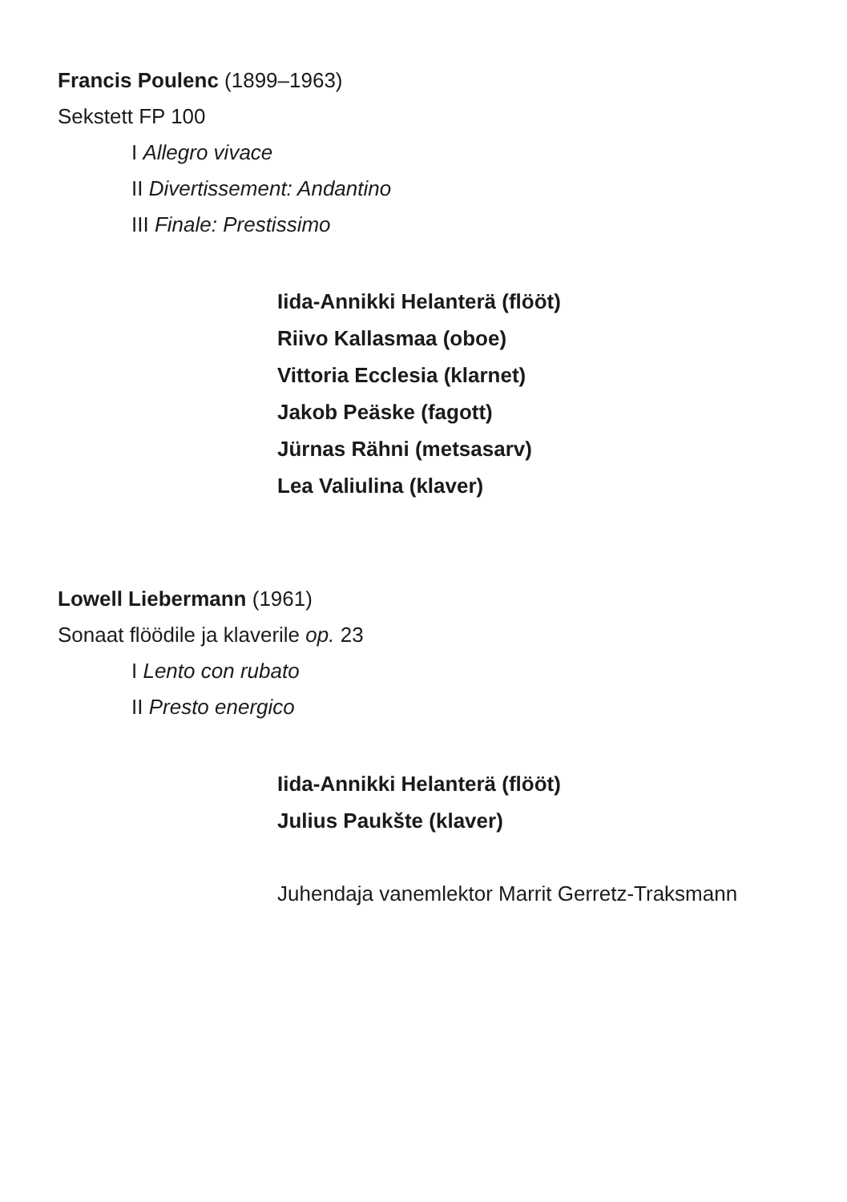Francis Poulenc (1899–1963)
Sekstett FP 100
I Allegro vivace
II Divertissement: Andantino
III Finale: Prestissimo
Iida-Annikki Helanterä (flööt)
Riivo Kallasmaa (oboe)
Vittoria Ecclesia (klarnet)
Jakob Peäske (fagott)
Jürnas Rähni (metsasarv)
Lea Valiulina (klaver)
Lowell Liebermann (1961)
Sonaat flöödile ja klaverile op. 23
I Lento con rubato
II Presto energico
Iida-Annikki Helanterä (flööt)
Julius Paukšte (klaver)
Juhendaja vanemlektor Marrit Gerretz-Traksmann